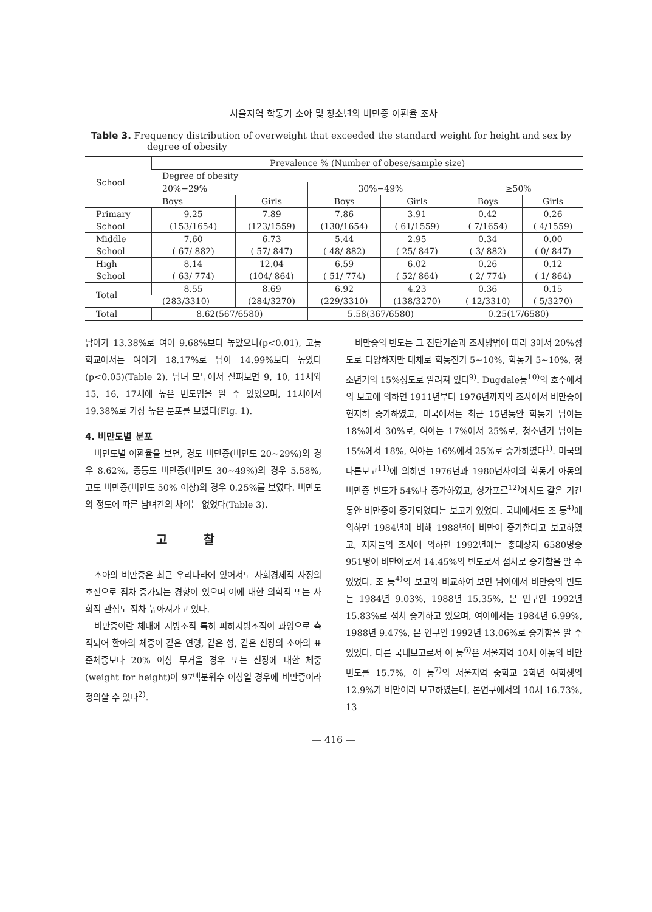서울지역 학동기 소아 및 청소년의 비만증 이환율 조사
Table 3. Frequency distribution of overweight that exceeded the standard weight for height and sex by degree of obesity
| School | Prevalence % (Number of obese/sample size) | | | | | |
| --- | --- | --- | --- | --- | --- | --- |
| | Degree of obesity | | | | | |
| | 20%−29% | | 30%−49% | | ≥50% | |
| | Boys | Girls | Boys | Girls | Boys | Girls |
| Primary | 9.25 | 7.89 | 7.86 | 3.91 | 0.42 | 0.26 |
| School | (153/1654) | (123/1559) | (130/1654) | ( 61/1559) | ( 7/1654) | ( 4/1559) |
| Middle | 7.60 | 6.73 | 5.44 | 2.95 | 0.34 | 0.00 |
| School | ( 67/ 882) | ( 57/ 847) | ( 48/ 882) | ( 25/ 847) | ( 3/ 882) | ( 0/ 847) |
| High | 8.14 | 12.04 | 6.59 | 6.02 | 0.26 | 0.12 |
| School | ( 63/ 774) | (104/ 864) | ( 51/ 774) | ( 52/ 864) | ( 2/ 774) | ( 1/ 864) |
| Total | 8.55 | 8.69 | 6.92 | 4.23 | 0.36 | 0.15 |
| | (283/3310) | (284/3270) | (229/3310) | (138/3270) | ( 12/3310) | ( 5/3270) |
| Total | 8.62(567/6580) | | 5.58(367/6580) | | 0.25(17/6580) | |
남아가 13.38%로 여아 9.68%보다 높았으나(p<0.01), 고등학교에서는 여아가 18.17%로 남아 14.99%보다 높았다(p<0.05)(Table 2). 남녀 모두에서 살펴보면 9, 10, 11세와 15, 16, 17세에 높은 빈도임을 알 수 있었으며, 11세에서 19.38%로 가장 높은 분포를 보였다(Fig. 1).
4. 비만도별 분포
비만도별 이환율을 보면, 경도 비만증(비만도 20~29%)의 경우 8.62%, 중등도 비만증(비만도 30~49%)의 경우 5.58%, 고도 비만증(비만도 50% 이상)의 경우 0.25%를 보였다. 비만도의 정도에 따른 남녀간의 차이는 없었다(Table 3).
고찰
소아의 비만증은 최근 우리나라에 있어서도 사회경제적 사정의 호전으로 점차 증가되는 경향이 있으며 이에 대한 의학적 또는 사회적 관심도 점차 높아져가고 있다.
비만증이란 체내에 지방조직 특히 피하지방조직이 과잉으로 축적되어 환아의 체중이 같은 연령, 같은 성, 같은 신장의 소아의 표준체중보다 20% 이상 무거울 경우 또는 신장에 대한 체중(weight for height)이 97백분위수 이상일 경우에 비만증이라 정의할 수 있다<sup>2)</sup>.
비만증의 빈도는 그 진단기준과 조사방법에 따라 3에서 20%정도로 다양하지만 대체로 학동전기 5~10%, 학동기 5~10%, 청소년기의 15%정도로 알려져 있다<sup>9)</sup>. Dugdale등<sup>10)</sup>의 호주에서의 보고에 의하면 1911년부터 1976년까지의 조사에서 비만증이 현저히 증가하였고, 미국에서는 최근 15년동안 학동기 남아는 18%에서 30%로, 여아는 17%에서 25%로, 청소년기 남아는 15%에서 18%, 여아는 16%에서 25%로 증가하였다<sup>1)</sup>. 미국의 다른보고<sup>11)</sup>에 의하면 1976년과 1980년사이의 학동기 아동의 비만증 빈도가 54%나 증가하였고, 싱가포르<sup>12)</sup>에서도 같은 기간동안 비만증이 증가되었다는 보고가 있었다. 국내에서도 조 등<sup>4)</sup>에 의하면 1984년에 비해 1988년에 비만이 증가한다고 보고하였고, 저자들의 조사에 의하면 1992년에는 총대상자 6580명중 951명이 비만아로서 14.45%의 빈도로서 점차로 증가함을 알 수 있었다. 조 등<sup>4)</sup>의 보고와 비교하여 보면 남아에서 비만증의 빈도는 1984년 9.03%, 1988년 15.35%, 본 연구인 1992년 15.83%로 점차 증가하고 있으며, 여아에서는 1984년 6.99%, 1988년 9.47%, 본 연구인 1992년 13.06%로 증가함을 알 수 있었다. 다른 국내보고로서 이 등<sup>6)</sup>은 서울지역 10세 아동의 비만빈도를 15.7%, 이 등<sup>7)</sup>의 서울지역 중학교 2학년 여학생의 12.9%가 비만이라 보고하였는데, 본연구에서의 10세 16.73%, 13
— 416 —